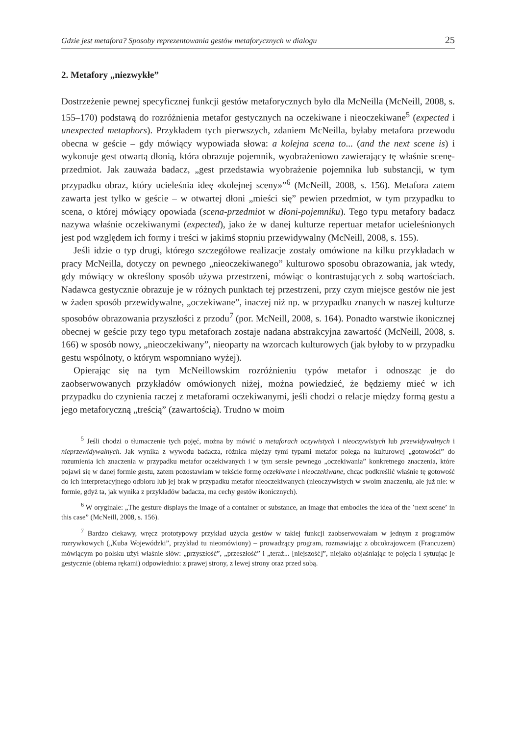Gdzie jest metafora? Sposoby reprezentowania gestów metaforycznych w dialogu 25
2. Metafory „niezwykłe”
Dostrzeżenie pewnej specyficznej funkcji gestów metaforycznych było dla McNeilla (McNeill, 2008, s. 155–170) podstawą do rozróżnienia metafor gestycznych na oczekiwane i nieoczekiwane<sup>5</sup> (expected i unexpected metaphors). Przykładem tych pierwszych, zdaniem McNeilla, byłaby metafora przewodu obecna w geście – gdy mówiący wypowiada słowa: a kolejna scena to... (and the next scene is) i wykonuje gest otwartą dłonią, która obrazuje pojemnik, wyobrażeniowo zawierający tę właśnie scenę-przedmiot. Jak zauważa badacz, „gest przedstawia wyobrażenie pojemnika lub substancji, w tym przypadku obraz, który ucieleśnia ideę «kolejnej sceny»”<sup>6</sup> (McNeill, 2008, s. 156). Metafora zatem zawarta jest tylko w geście – w otwartej dłoni „mieści się” pewien przedmiot, w tym przypadku to scena, o której mówiący opowiada (scena-przedmiot w dłoni-pojemniku). Tego typu metafory badacz nazywa właśnie oczekiwanymi (expected), jako że w danej kulturze repertuar metafor ucieleśnionych jest pod względem ich formy i treści w jakimś stopniu przewidywalny (McNeill, 2008, s. 155).
Jeśli idzie o typ drugi, którego szczegółowe realizacje zostały omówione na kilku przykładach w pracy McNeilla, dotyczy on pewnego „nieoczekiwanego” kulturowo sposobu obrazowania, jak wtedy, gdy mówiący w określony sposób używa przestrzeni, mówiąc o kontrastujących z sobą wartościach. Nadawca gestycznie obrazuje je w różnych punktach tej przestrzeni, przy czym miejsce gestów nie jest w żaden sposób przewidywalne, „oczekiwane”, inaczej niż np. w przypadku znanych w naszej kulturze sposobów obrazowania przyszłości z przodu<sup>7</sup> (por. McNeill, 2008, s. 164). Ponadto warstwie ikonicznej obecnej w geście przy tego typu metaforach zostaje nadana abstrakcyjna zawartość (McNeill, 2008, s. 166) w sposób nowy, „nieoczekiwany”, nieoparty na wzorcach kulturowych (jak byłoby to w przypadku gestu wspólnoty, o którym wspomniano wyżej).
Opierając się na tym McNeillowskim rozróżnieniu typów metafor i odnosząc je do zaobserwowanych przykładów omówionych niżej, można powiedzieć, że będziemy mieć w ich przypadku do czynienia raczej z metaforami oczekiwanymi, jeśli chodzi o relacje między formą gestu a jego metaforyczną „treścią” (zawartością). Trudno w moim
<sup>5</sup> Jeśli chodzi o tłumaczenie tych pojęć, można by mówić o metaforach oczywistych i nieoczywistych lub przewidywalnych i nieprzewidywalnych. Jak wynika z wywodu badacza, różnica między tymi typami metafor polega na kulturowej „gotowości” do rozumienia ich znaczenia w przypadku metafor oczekiwanych i w tym sensie pewnego „oczekiwania” konkretnego znaczenia, które pojawi się w danej formie gestu, zatem pozostawiam w tekście formę oczekiwane i nieoczekiwane, chcąc podkreślić właśnie tę gotowość do ich interpretacyjnego odbioru lub jej brak w przypadku metafor nieoczekiwanych (nieoczywistych w swoim znaczeniu, ale już nie: w formie, gdyż ta, jak wynika z przykładów badacza, ma cechy gestów ikonicznych).
<sup>6</sup> W oryginale: „The gesture displays the image of a container or substance, an image that embodies the idea of the ʽnext sceneʼ in this case” (McNeill, 2008, s. 156).
<sup>7</sup> Bardzo ciekawy, wręcz prototypowy przykład użycia gestów w takiej funkcji zaobserwowałam w jednym z programów rozrywkowych („Kuba Wojewódzki”, przykład tu nieomówiony) – prowadzący program, rozmawiając z obcokrajowcem (Francuzem) mówiącym po polsku użył właśnie słów: „przyszłość”, „przeszłość” i „teraź... [niejszość]”, niejako objaśniając te pojęcia i sytuując je gestycznie (obiema rękami) odpowiednio: z prawej strony, z lewej strony oraz przed sobą.